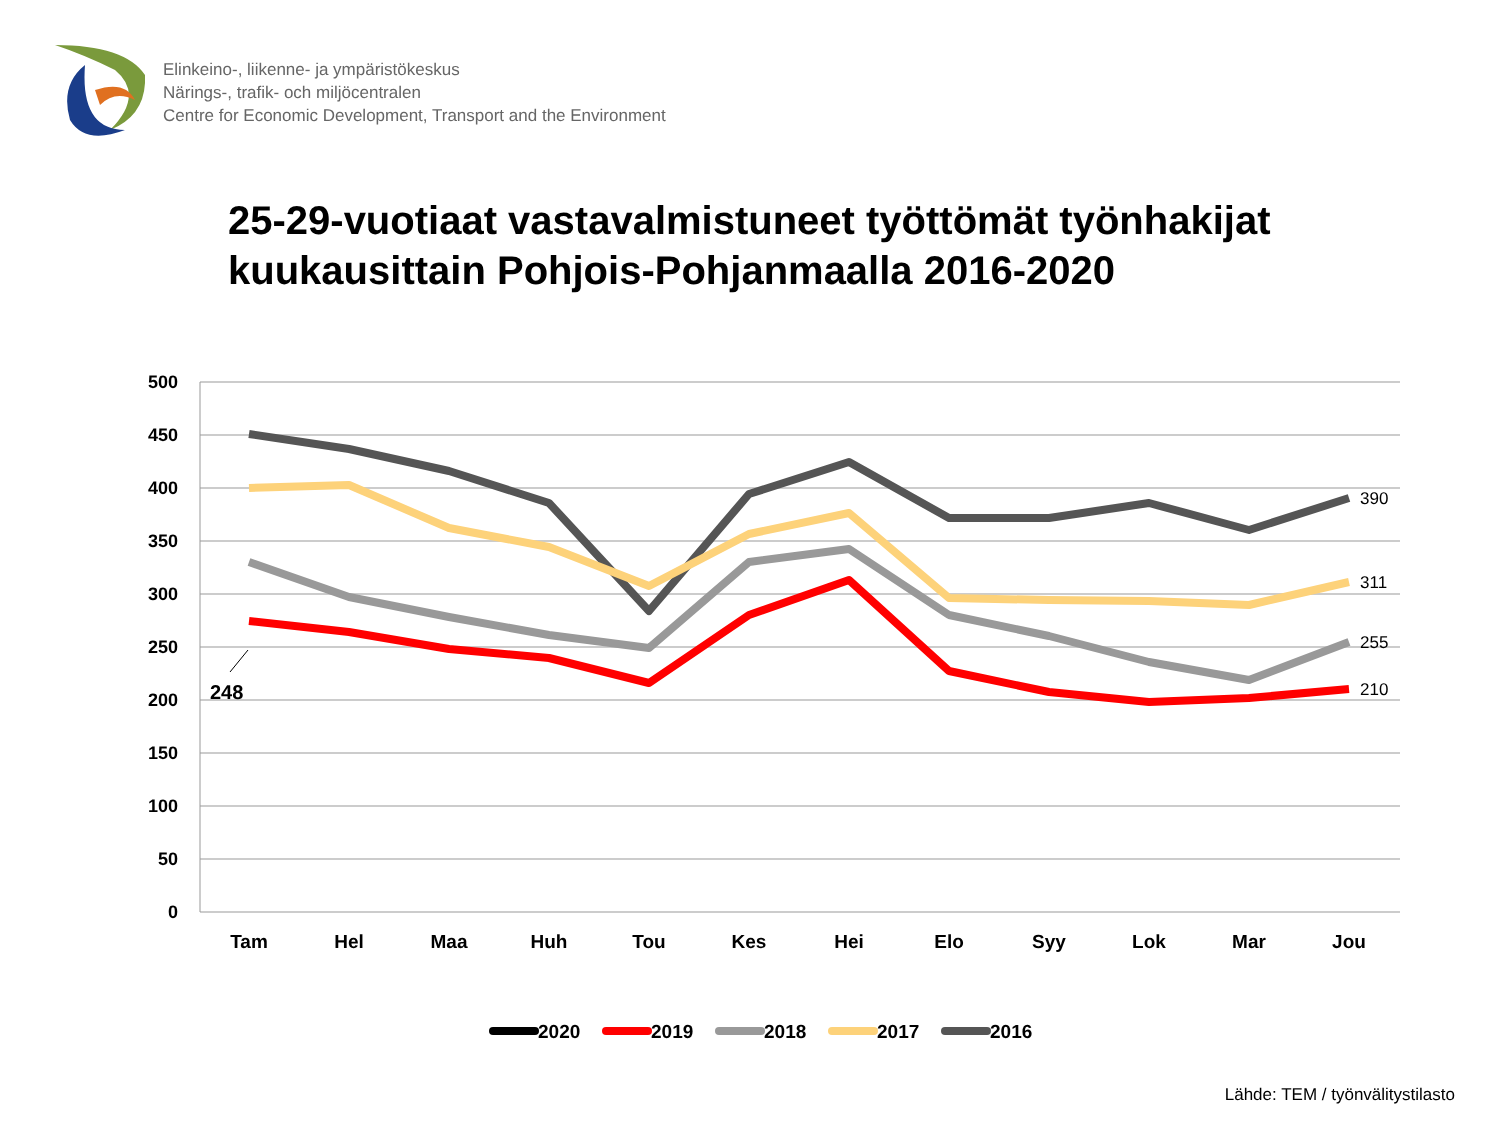Elinkeino-, liikenne- ja ympäristökeskus
Närings-, trafik- och miljöcentralen
Centre for Economic Development, Transport and the Environment
25-29-vuotiaat vastavalmistuneet työttömät työnhakijat
kuukausittain Pohjois-Pohjanmaalla 2016-2020
500
450
400
350
300
250
200
150
100
50
0
Tam
Hel
Maa
Huh
Tou
Kes
Hei
Elo
Syy
Lok
Mar
Jou
248
390
311
255
210
2020
2019
2018
2017
2016
Lähde: TEM / työnvälitystilasto